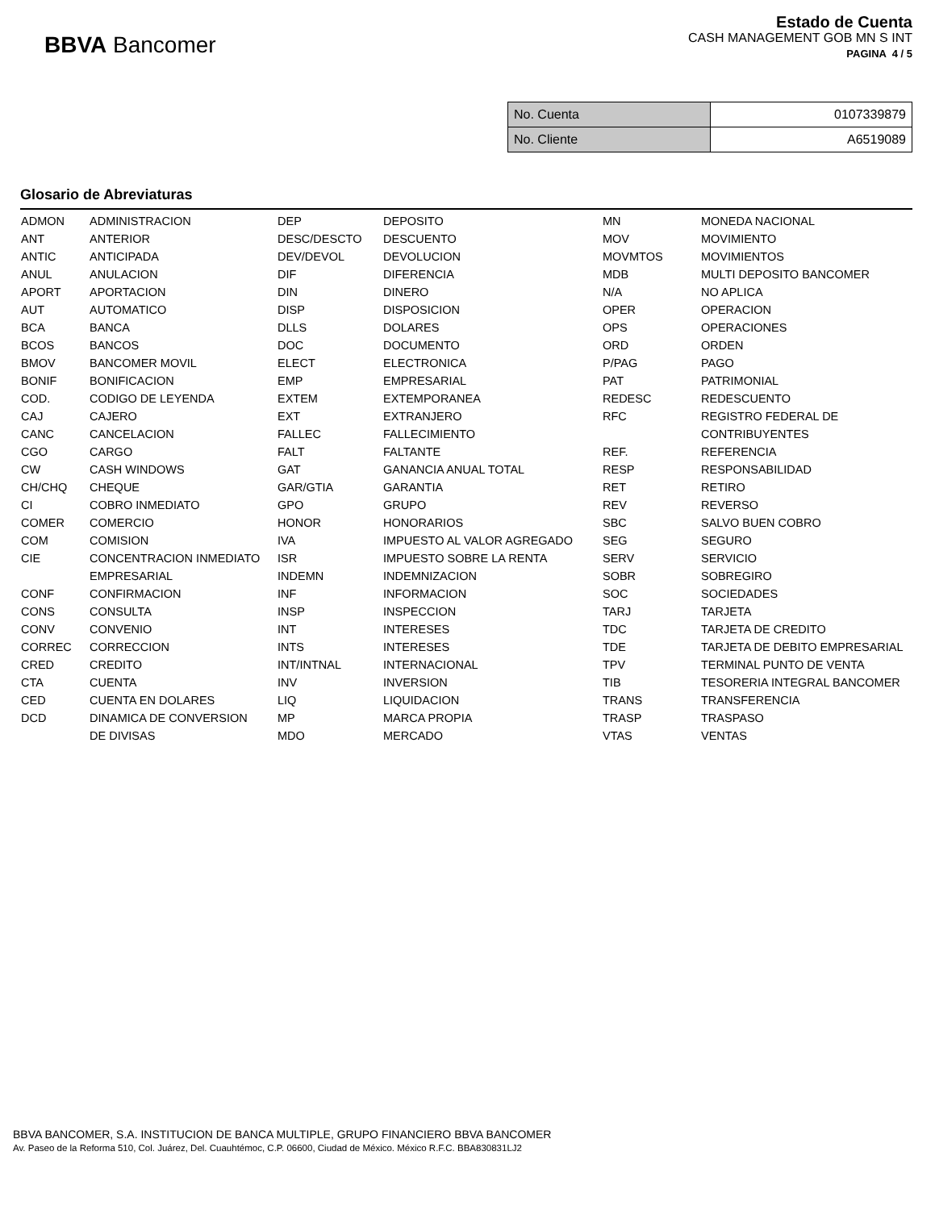BBVA Bancomer
Estado de Cuenta
CASH MANAGEMENT GOB MN S INT
PAGINA 4 / 5
| No. Cuenta | 0107339879 |
| No. Cliente | A6519089 |
Glosario de Abreviaturas
| ADMON | ADMINISTRACION | DEP | DEPOSITO | MN | MONEDA NACIONAL |
| ANT | ANTERIOR | DESC/DESCTO | DESCUENTO | MOV | MOVIMIENTO |
| ANTIC | ANTICIPADA | DEV/DEVOL | DEVOLUCION | MOVMTOS | MOVIMIENTOS |
| ANUL | ANULACION | DIF | DIFERENCIA | MDB | MULTI DEPOSITO BANCOMER |
| APORT | APORTACION | DIN | DINERO | N/A | NO APLICA |
| AUT | AUTOMATICO | DISP | DISPOSICION | OPER | OPERACION |
| BCA | BANCA | DLLS | DOLARES | OPS | OPERACIONES |
| BCOS | BANCOS | DOC | DOCUMENTO | ORD | ORDEN |
| BMOV | BANCOMER MOVIL | ELECT | ELECTRONICA | P/PAG | PAGO |
| BONIF | BONIFICACION | EMP | EMPRESARIAL | PAT | PATRIMONIAL |
| COD. | CODIGO DE LEYENDA | EXTEM | EXTEMPORANEA | REDESC | REDESCUENTO |
| CAJ | CAJERO | EXT | EXTRANJERO | RFC | REGISTRO FEDERAL DE |
| CANC | CANCELACION | FALLEC | FALLECIMIENTO | | CONTRIBUYENTES |
| CGO | CARGO | FALT | FALTANTE | REF. | REFERENCIA |
| CW | CASH WINDOWS | GAT | GANANCIA ANUAL TOTAL | RESP | RESPONSABILIDAD |
| CH/CHQ | CHEQUE | GAR/GTIA | GARANTIA | RET | RETIRO |
| CI | COBRO INMEDIATO | GPO | GRUPO | REV | REVERSO |
| COMER | COMERCIO | HONOR | HONORARIOS | SBC | SALVO BUEN COBRO |
| COM | COMISION | IVA | IMPUESTO AL VALOR AGREGADO | SEG | SEGURO |
| CIE | CONCENTRACION INMEDIATO | ISR | IMPUESTO SOBRE LA RENTA | SERV | SERVICIO |
| | EMPRESARIAL | INDEMN | INDEMNIZACION | SOBR | SOBREGIRO |
| CONF | CONFIRMACION | INF | INFORMACION | SOC | SOCIEDADES |
| CONS | CONSULTA | INSP | INSPECCION | TARJ | TARJETA |
| CONV | CONVENIO | INT | INTERESES | TDC | TARJETA DE CREDITO |
| CORREC | CORRECCION | INTS | INTERESES | TDE | TARJETA DE DEBITO EMPRESARIAL |
| CRED | CREDITO | INT/INTNAL | INTERNACIONAL | TPV | TERMINAL PUNTO DE VENTA |
| CTA | CUENTA | INV | INVERSION | TIB | TESORERIA INTEGRAL BANCOMER |
| CED | CUENTA EN DOLARES | LIQ | LIQUIDACION | TRANS | TRANSFERENCIA |
| DCD | DINAMICA DE CONVERSION | MP | MARCA PROPIA | TRASP | TRASPASO |
| | DE DIVISAS | MDO | MERCADO | VTAS | VENTAS |
BBVA BANCOMER, S.A. INSTITUCION DE BANCA MULTIPLE, GRUPO FINANCIERO BBVA BANCOMER
Av. Paseo de la Reforma 510, Col. Juárez, Del. Cuauhtémoc, C.P. 06600, Ciudad de México. México R.F.C. BBA830831LJ2